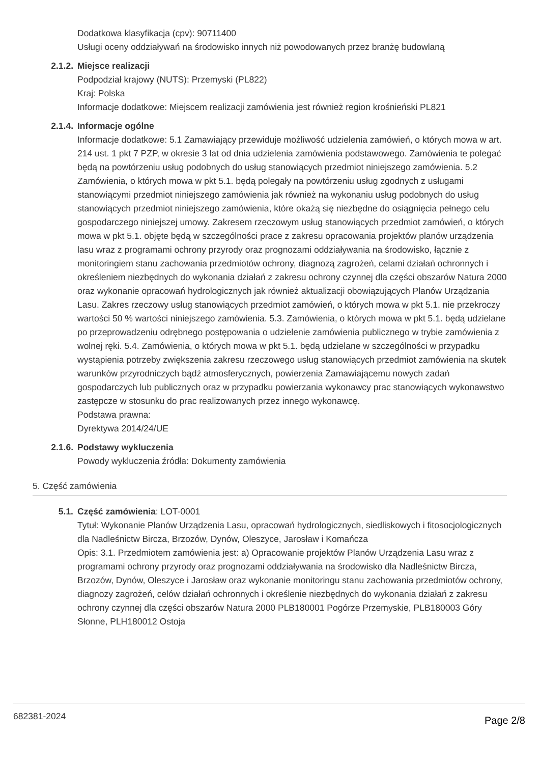Dodatkowa klasyfikacja (cpv): 90711400
Usługi oceny oddziaływań na środowisko innych niż powodowanych przez branżę budowlaną
2.1.2. Miejsce realizacji
Podpodział krajowy (NUTS): Przemyski (PL822)
Kraj: Polska
Informacje dodatkowe: Miejscem realizacji zamówienia jest również region krośnieński PL821
2.1.4. Informacje ogólne
Informacje dodatkowe: 5.1 Zamawiający przewiduje możliwość udzielenia zamówień, o których mowa w art. 214 ust. 1 pkt 7 PZP, w okresie 3 lat od dnia udzielenia zamówienia podstawowego. Zamówienia te polegać będą na powtórzeniu usług podobnych do usług stanowiących przedmiot niniejszego zamówienia. 5.2 Zamówienia, o których mowa w pkt 5.1. będą polegały na powtórzeniu usług zgodnych z usługami stanowiącymi przedmiot niniejszego zamówienia jak również na wykonaniu usług podobnych do usług stanowiących przedmiot niniejszego zamówienia, które okażą się niezbędne do osiągnięcia pełnego celu gospodarczego niniejszej umowy. Zakresem rzeczowym usług stanowiących przedmiot zamówień, o których mowa w pkt 5.1. objęte będą w szczególności prace z zakresu opracowania projektów planów urządzenia lasu wraz z programami ochrony przyrody oraz prognozami oddziaływania na środowisko, łącznie z monitoringiem stanu zachowania przedmiotów ochrony, diagnozą zagrożeń, celami działań ochronnych i określeniem niezbędnych do wykonania działań z zakresu ochrony czynnej dla części obszarów Natura 2000 oraz wykonanie opracowań hydrologicznych jak również aktualizacji obowiązujących Planów Urządzania Lasu. Zakres rzeczowy usług stanowiących przedmiot zamówień, o których mowa w pkt 5.1. nie przekroczy wartości 50 % wartości niniejszego zamówienia. 5.3. Zamówienia, o których mowa w pkt 5.1. będą udzielane po przeprowadzeniu odrębnego postępowania o udzielenie zamówienia publicznego w trybie zamówienia z wolnej ręki. 5.4. Zamówienia, o których mowa w pkt 5.1. będą udzielane w szczególności w przypadku wystąpienia potrzeby zwiększenia zakresu rzeczowego usług stanowiących przedmiot zamówienia na skutek warunków przyrodniczych bądź atmosferycznych, powierzenia Zamawiającemu nowych zadań gospodarczych lub publicznych oraz w przypadku powierzania wykonawcy prac stanowiących wykonawstwo zastępcze w stosunku do prac realizowanych przez innego wykonawcę.
Podstawa prawna:
Dyrektywa 2014/24/UE
2.1.6. Podstawy wykluczenia
Powody wykluczenia źródła: Dokumenty zamówienia
5. Część zamówienia
5.1. Część zamówienia: LOT-0001
Tytuł: Wykonanie Planów Urządzenia Lasu, opracowań hydrologicznych, siedliskowych i fitosocjologicznych dla Nadleśnictw Bircza, Brzozów, Dynów, Oleszyce, Jarosław i Komańcza
Opis: 3.1. Przedmiotem zamówienia jest: a) Opracowanie projektów Planów Urządzenia Lasu wraz z programami ochrony przyrody oraz prognozami oddziaływania na środowisko dla Nadleśnictw Bircza, Brzozów, Dynów, Oleszyce i Jarosław oraz wykonanie monitoringu stanu zachowania przedmiotów ochrony, diagnozy zagrożeń, celów działań ochronnych i określenie niezbędnych do wykonania działań z zakresu ochrony czynnej dla części obszarów Natura 2000 PLB180001 Pogórze Przemyskie, PLB180003 Góry Słonne, PLH180012 Ostoja
682381-2024
Page 2/8